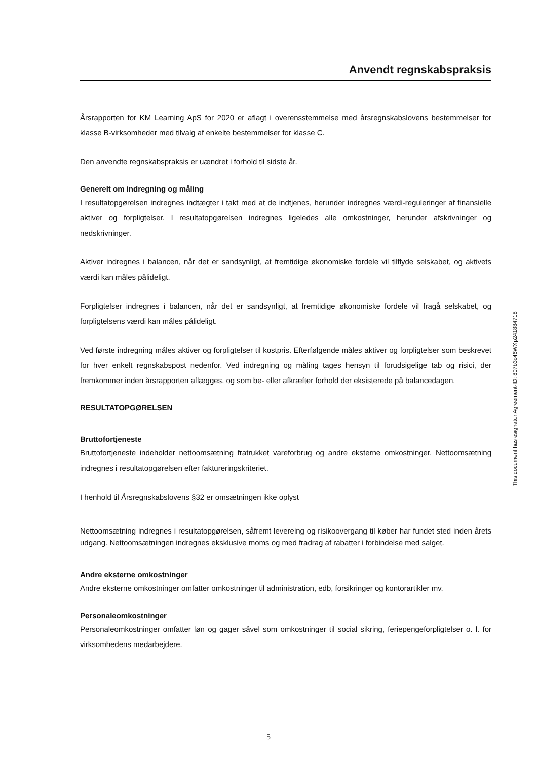Anvendt regnskabspraksis
Årsrapporten for KM Learning ApS for 2020 er aflagt i overensstemmelse med årsregnskabslovens bestemmelser for klasse B-virksomheder med tilvalg af enkelte bestemmelser for klasse C.
Den anvendte regnskabspraksis er uændret i forhold til sidste år.
Generelt om indregning og måling
I resultatopgørelsen indregnes indtægter i takt med at de indtjenes, herunder indregnes værdi-reguleringer af finansielle aktiver og forpligtelser. I resultatopgørelsen indregnes ligeledes alle omkostninger, herunder afskrivninger og nedskrivninger.
Aktiver indregnes i balancen, når det er sandsynligt, at fremtidige økonomiske fordele vil tilflyde selskabet, og aktivets værdi kan måles pålideligt.
Forpligtelser indregnes i balancen, når det er sandsynligt, at fremtidige økonomiske fordele vil fragå selskabet, og forpligtelsens værdi kan måles pålideligt.
Ved første indregning måles aktiver og forpligtelser til kostpris. Efterfølgende måles aktiver og forpligtelser som beskrevet for hver enkelt regnskabspost nedenfor. Ved indregning og måling tages hensyn til forudsigelige tab og risici, der fremkommer inden årsrapporten aflægges, og som be- eller afkræfter forhold der eksisterede på balancedagen.
RESULTATOPGØRELSEN
Bruttofortjeneste
Bruttofortjeneste indeholder nettoomsætning fratrukket vareforbrug og andre eksterne omkostninger. Nettoomsætning indregnes i resultatopgørelsen efter faktureringskriteriet.
I henhold til Årsregnskabslovens §32 er omsætningen ikke oplyst
Nettoomsætning indregnes i resultatopgørelsen, såfremt levereing og risikoovergang til køber har fundet sted inden årets udgang. Nettoomsætningen indregnes eksklusive moms og med fradrag af rabatter i forbindelse med salget.
Andre eksterne omkostninger
Andre eksterne omkostninger omfatter omkostninger til administration, edb, forsikringer og kontorartikler mv.
Personaleomkostninger
Personaleomkostninger omfatter løn og gager såvel som omkostninger til social sikring, feriepengeforpligtelser o. l. for virksomhedens medarbejdere.
This document has esignatur Agreement-ID: 807b3c46WXp241884718
5